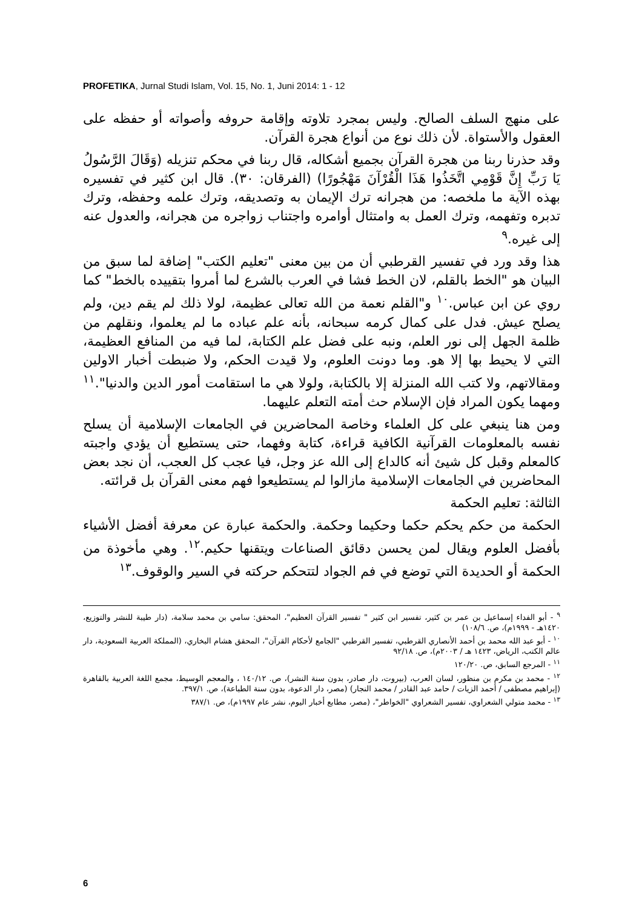PROFETIKA, Jurnal Studi Islam, Vol. 15, No. 1, Juni 2014: 1 - 12
على منهج السلف الصالح. وليس بمجرد تلاوته وإقامة حروفه وأصواته أو حفظه على العقول والأستواة. لأن ذلك نوع من أنواع هجرة القرآن.
وقد حذرنا ربنا من هجرة القرآن بجميع أشكاله، قال ربنا في محكم تنزيله (وَقَالَ الرَّسُولُ يَا رَبِّ إِنَّ قَوْمِي اتَّخَذُوا هَذَا الْقُرْآنَ مَهْجُورًا) (الفرقان: ٣٠). قال ابن كثير في تفسيره بهذه الآية ما ملخصه: من هجرانه ترك الإيمان به وتصديقه، وترك علمه وحفظه، وترك تدبره وتفهمه، وترك العمل به وامتثال أوامره واجتناب زواجره من هجرانه، والعدول عنه إلى غيره.<sup>٩</sup>
هذا وقد ورد في تفسير القرطبي أن من بين معنى "تعليم الكتب" إضافة لما سبق من البيان هو "الخط بالقلم، لان الخط فشا في العرب بالشرع لما أمروا بتقييده بالخط" كما روي عن ابن عباس.<sup>١٠</sup> و"القلم نعمة من الله تعالى عظيمة، لولا ذلك لم يقم دين، ولم يصلح عيش. فدل على كمال كرمه سبحانه، بأنه علم عباده ما لم يعلموا، ونقلهم من ظلمة الجهل إلى نور العلم، ونبه على فضل علم الكتابة، لما فيه من المنافع العظيمة، التي لا يحيط بها إلا هو. وما دونت العلوم، ولا قيدت الحكم، ولا ضبطت أخبار الاولين ومقالاتهم، ولا كتب الله المنزلة إلا بالكتابة، ولولا هي ما استقامت أمور الدين والدنيا".<sup>١١</sup> ومهما يكون المراد فإن الإسلام حث أمته التعلم عليهما.
ومن هنا ينبغي على كل العلماء وخاصة المحاضرين في الجامعات الإسلامية أن يسلح نفسه بالمعلومات القرآنية الكافية قراءة، كتابة وفهما، حتى يستطيع أن يؤدي واجبته كالمعلم وقبل كل شيئ أنه كالداع إلى الله عز وجل، فيا عجب كل العجب، أن نجد بعض المحاضرين في الجامعات الإسلامية مازالوا لم يستطيعوا فهم معنى القرآن بل قرائته.
الثالثة: تعليم الحكمة
الحكمة من حكم يحكم حكما وحكيما وحكمة. والحكمة عبارة عن معرفة أفضل الأشياء بأفضل العلوم ويقال لمن يحسن دقائق الصناعات ويتقنها حكيم.<sup>١٢</sup>. وهي مأخوذة من الحكمة أو الحديدة التي توضع في فم الجواد لتتحكم حركته في السير والوقوف.<sup>١٣</sup>
<sup>٩</sup> - أبو الفداء إسماعيل بن عمر بن كثير، تفسير ابن كثير " تفسير القرآن العظيم"، المحقق: سامي بن محمد سلامة، (دار طيبة للنشر والتوزيع، ١٤٢٠هـ - ١٩٩٩م)، ص. ١٠٨/٦)
<sup>١٠</sup> - أبو عبد الله محمد بن أحمد الأنصاري القرطبي، تفسير القرطبي "الجامع لأحكام القرآن"، المحقق هشام البخاري، (المملكة العربية السعودية، دار عالم الكتب، الرياض، ١٤٢٣ هـ / ٢٠٠٣م)، ص. ٩٢/١٨
<sup>١١</sup> - المرجع السابق، ص. ١٢٠/٢٠
<sup>١٢</sup> - محمد بن مكرم بن منظور، لسان العرب، (بيروت، دار صادر، بدون سنة النشر)، ص. ١٤٠/١٢ ، والمعجم الوسيط، مجمع اللغة العربية بالقاهرة (إبراهيم مصطفى / أحمد الزيات / حامد عبد القادر / محمد النجار) (مصر، دار الدعوة، بدون سنة الطباعة)، ص. ٣٩٧/١.
<sup>١٣</sup> - محمد متولي الشعراوي، تفسير الشعراوي "الخواطر"، (مصر، مطابع أخبار اليوم، نشر عام ١٩٩٧م)، ص. ٣٨٧/١
6